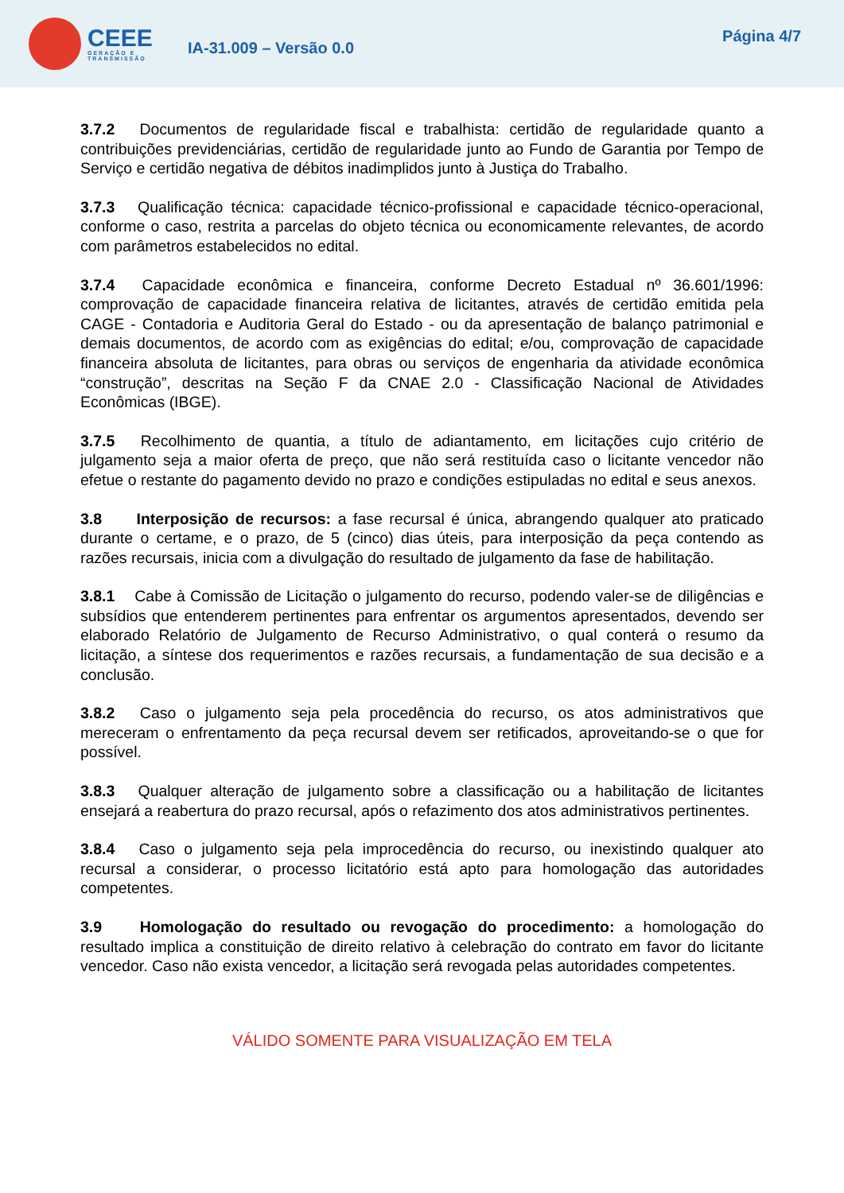CEEE
GERAÇÃO E
TRANSMISSÃO
IA-31.009 – Versão 0.0
Página 4/7
3.7.2 Documentos de regularidade fiscal e trabalhista: certidão de regularidade quanto a contribuições previdenciárias, certidão de regularidade junto ao Fundo de Garantia por Tempo de Serviço e certidão negativa de débitos inadimplidos junto à Justiça do Trabalho.
3.7.3 Qualificação técnica: capacidade técnico-profissional e capacidade técnico-operacional, conforme o caso, restrita a parcelas do objeto técnica ou economicamente relevantes, de acordo com parâmetros estabelecidos no edital.
3.7.4 Capacidade econômica e financeira, conforme Decreto Estadual nº 36.601/1996: comprovação de capacidade financeira relativa de licitantes, através de certidão emitida pela CAGE - Contadoria e Auditoria Geral do Estado - ou da apresentação de balanço patrimonial e demais documentos, de acordo com as exigências do edital; e/ou, comprovação de capacidade financeira absoluta de licitantes, para obras ou serviços de engenharia da atividade econômica “construção”, descritas na Seção F da CNAE 2.0 - Classificação Nacional de Atividades Econômicas (IBGE).
3.7.5 Recolhimento de quantia, a título de adiantamento, em licitações cujo critério de julgamento seja a maior oferta de preço, que não será restituída caso o licitante vencedor não efetue o restante do pagamento devido no prazo e condições estipuladas no edital e seus anexos.
3.8 Interposição de recursos: a fase recursal é única, abrangendo qualquer ato praticado durante o certame, e o prazo, de 5 (cinco) dias úteis, para interposição da peça contendo as razões recursais, inicia com a divulgação do resultado de julgamento da fase de habilitação.
3.8.1 Cabe à Comissão de Licitação o julgamento do recurso, podendo valer-se de diligências e subsídios que entenderem pertinentes para enfrentar os argumentos apresentados, devendo ser elaborado Relatório de Julgamento de Recurso Administrativo, o qual conterá o resumo da licitação, a síntese dos requerimentos e razões recursais, a fundamentação de sua decisão e a conclusão.
3.8.2 Caso o julgamento seja pela procedência do recurso, os atos administrativos que mereceram o enfrentamento da peça recursal devem ser retificados, aproveitando-se o que for possível.
3.8.3 Qualquer alteração de julgamento sobre a classificação ou a habilitação de licitantes ensejará a reabertura do prazo recursal, após o refazimento dos atos administrativos pertinentes.
3.8.4 Caso o julgamento seja pela improcedência do recurso, ou inexistindo qualquer ato recursal a considerar, o processo licitatório está apto para homologação das autoridades competentes.
3.9 Homologação do resultado ou revogação do procedimento: a homologação do resultado implica a constituição de direito relativo à celebração do contrato em favor do licitante vencedor. Caso não exista vencedor, a licitação será revogada pelas autoridades competentes.
VÁLIDO SOMENTE PARA VISUALIZAÇÃO EM TELA